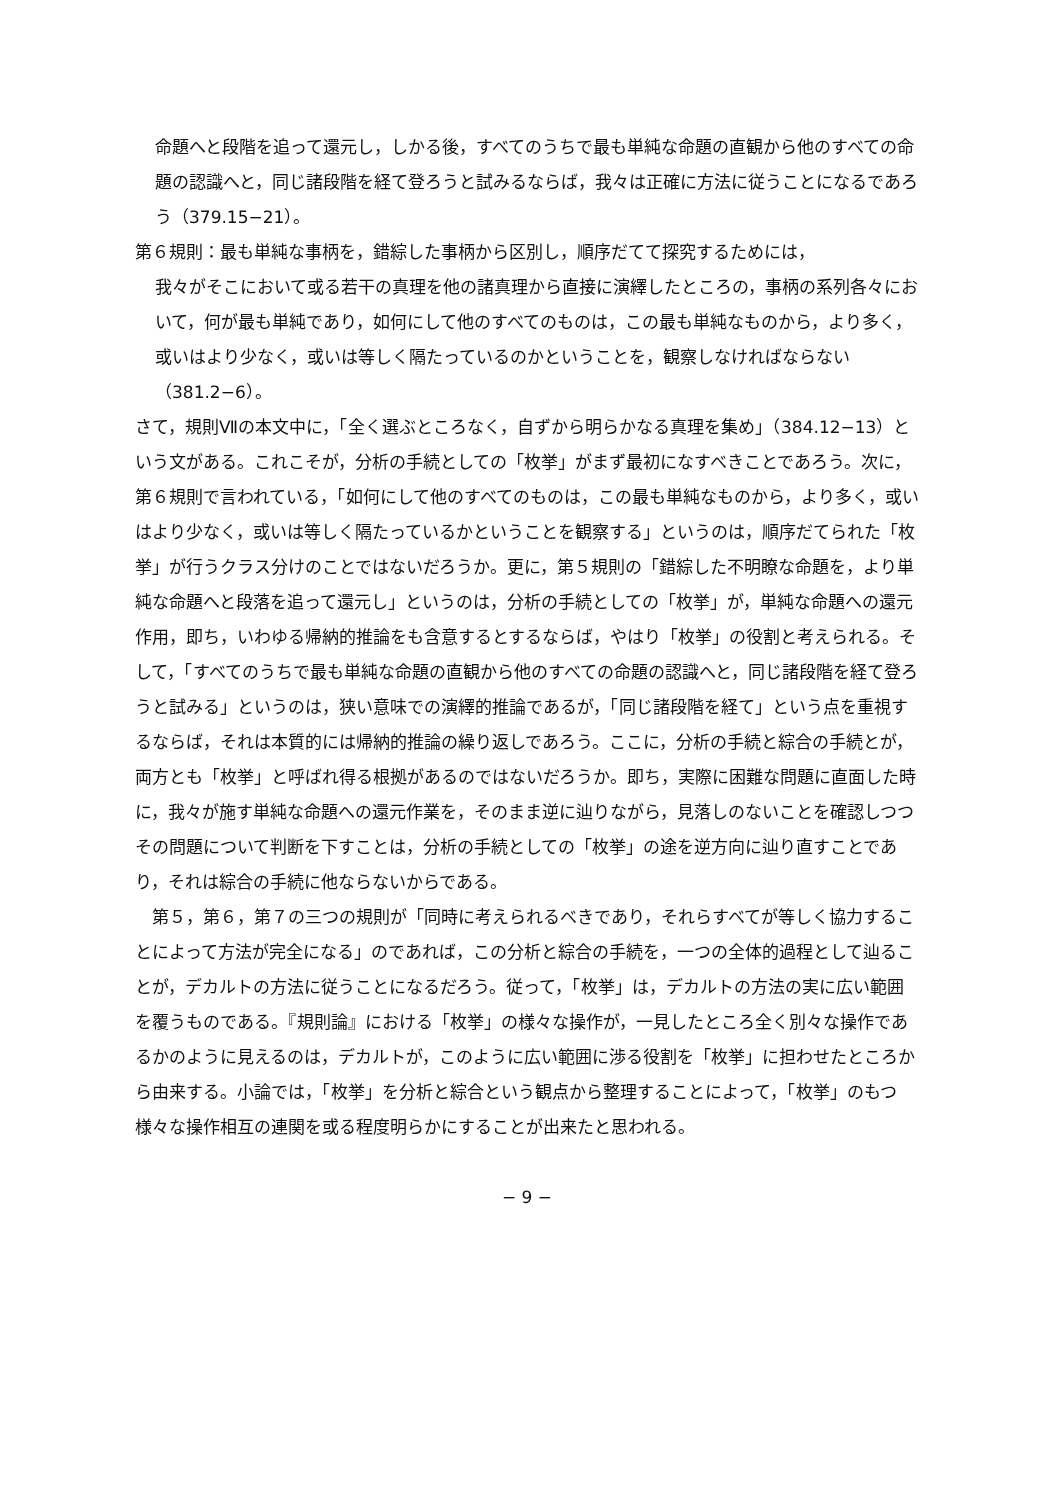命題へと段階を追って還元し，しかる後，すべてのうちで最も単純な命題の直観から他のすべての命題の認識へと，同じ諸段階を経て登ろうと試みるならば，我々は正確に方法に従うことになるであろう（379.15−21）。
第６規則：最も単純な事柄を，錯綜した事柄から区別し，順序だてて探究するためには，
我々がそこにおいて或る若干の真理を他の諸真理から直接に演繹したところの，事柄の系列各々において，何が最も単純であり，如何にして他のすべてのものは，この最も単純なものから，より多く，或いはより少なく，或いは等しく隔たっているのかということを，観察しなければならない（381.2−6）。
さて，規則Ⅶの本文中に，「全く選ぶところなく，自ずから明らかなる真理を集め」（384.12−13）という文がある。これこそが，分析の手続としての「枚挙」がまず最初になすべきことであろう。次に，第６規則で言われている，「如何にして他のすべてのものは，この最も単純なものから，より多く，或いはより少なく，或いは等しく隔たっているかということを観察する」というのは，順序だてられた「枚挙」が行うクラス分けのことではないだろうか。更に，第５規則の「錯綜した不明瞭な命題を，より単純な命題へと段落を追って還元し」というのは，分析の手続としての「枚挙」が，単純な命題への還元作用，即ち，いわゆる帰納的推論をも含意するとするならば，やはり「枚挙」の役割と考えられる。そして，「すべてのうちで最も単純な命題の直観から他のすべての命題の認識へと，同じ諸段階を経て登ろうと試みる」というのは，狭い意味での演繹的推論であるが，「同じ諸段階を経て」という点を重視するならば，それは本質的には帰納的推論の繰り返しであろう。ここに，分析の手続と綜合の手続とが，両方とも「枚挙」と呼ばれ得る根拠があるのではないだろうか。即ち，実際に困難な問題に直面した時に，我々が施す単純な命題への還元作業を，そのまま逆に辿りながら，見落しのないことを確認しつつその問題について判断を下すことは，分析の手続としての「枚挙」の途を逆方向に辿り直すことであり，それは綜合の手続に他ならないからである。
　第５，第６，第７の三つの規則が「同時に考えられるべきであり，それらすべてが等しく協力することによって方法が完全になる」のであれば，この分析と綜合の手続を，一つの全体的過程として辿ることが，デカルトの方法に従うことになるだろう。従って，「枚挙」は，デカルトの方法の実に広い範囲を覆うものである。『規則論』における「枚挙」の様々な操作が，一見したところ全く別々な操作であるかのように見えるのは，デカルトが，このように広い範囲に渉る役割を「枚挙」に担わせたところから由来する。小論では，「枚挙」を分析と綜合という観点から整理することによって，「枚挙」のもつ様々な操作相互の連関を或る程度明らかにすることが出来たと思われる。
− 9 −